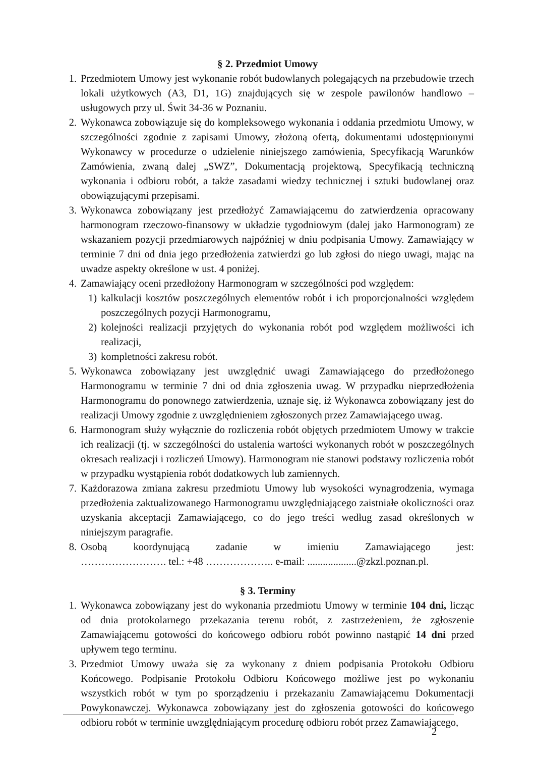§ 2. Przedmiot Umowy
1. Przedmiotem Umowy jest wykonanie robót budowlanych polegających na przebudowie trzech lokali użytkowych (A3, D1, 1G) znajdujących się w zespole pawilonów handlowo – usługowych przy ul. Świt 34-36 w Poznaniu.
2. Wykonawca zobowiązuje się do kompleksowego wykonania i oddania przedmiotu Umowy, w szczególności zgodnie z zapisami Umowy, złożoną ofertą, dokumentami udostępnionymi Wykonawcy w procedurze o udzielenie niniejszego zamówienia, Specyfikacją Warunków Zamówienia, zwaną dalej „SWZ”, Dokumentacją projektową, Specyfikacją techniczną wykonania i odbioru robót, a także zasadami wiedzy technicznej i sztuki budowlanej oraz obowiązującymi przepisami.
3. Wykonawca zobowiązany jest przedłożyć Zamawiającemu do zatwierdzenia opracowany harmonogram rzeczowo-finansowy w układzie tygodniowym (dalej jako Harmonogram) ze wskazaniem pozycji przedmiarowych najpóźniej w dniu podpisania Umowy. Zamawiający w terminie 7 dni od dnia jego przedłożenia zatwierdzi go lub zgłosi do niego uwagi, mając na uwadze aspekty określone w ust. 4 poniżej.
4. Zamawiający oceni przedłożony Harmonogram w szczególności pod względem:
1) kalkulacji kosztów poszczególnych elementów robót i ich proporcjonalności względem poszczególnych pozycji Harmonogramu,
2) kolejności realizacji przyjętych do wykonania robót pod względem możliwości ich realizacji,
3) kompletności zakresu robót.
5. Wykonawca zobowiązany jest uwzględnić uwagi Zamawiającego do przedłożonego Harmonogramu w terminie 7 dni od dnia zgłoszenia uwag. W przypadku nieprzedłożenia Harmonogramu do ponownego zatwierdzenia, uznaje się, iż Wykonawca zobowiązany jest do realizacji Umowy zgodnie z uwzględnieniem zgłoszonych przez Zamawiającego uwag.
6. Harmonogram służy wyłącznie do rozliczenia robót objętych przedmiotem Umowy w trakcie ich realizacji (tj. w szczególności do ustalenia wartości wykonanych robót w poszczególnych okresach realizacji i rozliczeń Umowy). Harmonogram nie stanowi podstawy rozliczenia robót w przypadku wystąpienia robót dodatkowych lub zamiennych.
7. Każdorazowa zmiana zakresu przedmiotu Umowy lub wysokości wynagrodzenia, wymaga przedłożenia zaktualizowanego Harmonogramu uwzględniającego zaistniałe okoliczności oraz uzyskania akceptacji Zamawiającego, co do jego treści według zasad określonych w niniejszym paragrafie.
8. Osobą koordynującą zadanie w imieniu Zamawiającego jest:
……………………. tel.: +48 ……………….. e-mail: ...................@zkzl.poznan.pl.
§ 3. Terminy
1. Wykonawca zobowiązany jest do wykonania przedmiotu Umowy w terminie 104 dni, licząc od dnia protokolarnego przekazania terenu robót, z zastrzeżeniem, że zgłoszenie Zamawiającemu gotowości do końcowego odbioru robót powinno nastąpić 14 dni przed upływem tego terminu.
3. Przedmiot Umowy uważa się za wykonany z dniem podpisania Protokołu Odbioru Końcowego. Podpisanie Protokołu Odbioru Końcowego możliwe jest po wykonaniu wszystkich robót w tym po sporządzeniu i przekazaniu Zamawiającemu Dokumentacji Powykonawczej. Wykonawca zobowiązany jest do zgłoszenia gotowości do końcowego odbioru robót w terminie uwzględniającym procedurę odbioru robót przez Zamawiającego,
2